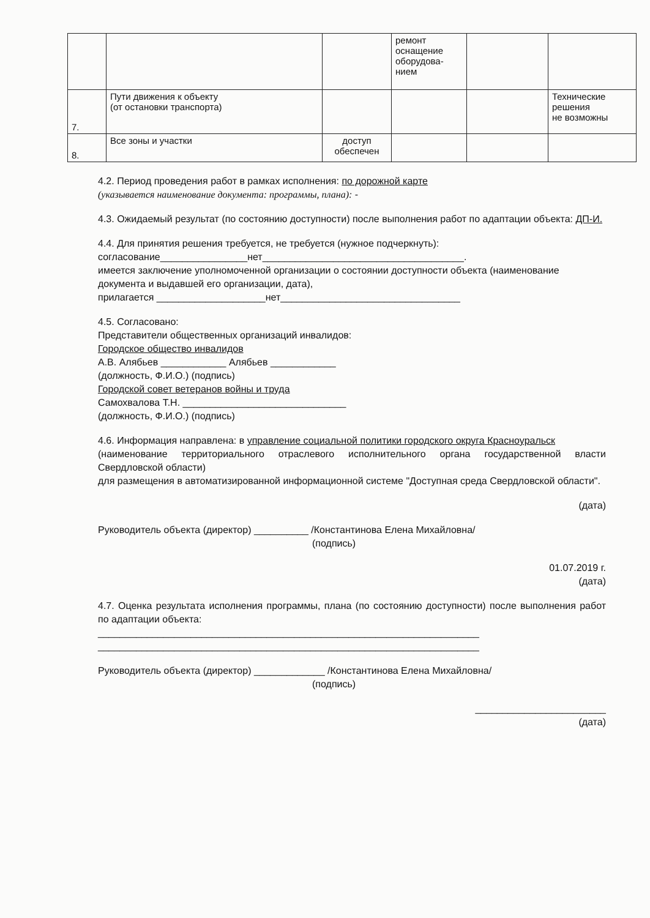| | | | ремонт оснащение оборудова- нием | | |
| 7. | Пути движения к объекту (от остановки транспорта) | | | | Технические решения не возможны |
| 8. | Все зоны и участки | доступ обеспечен | | | |
4.2. Период проведения работ в рамках исполнения: по дорожной карте
(указывается наименование документа: программы, плана): -
4.3. Ожидаемый результат (по состоянию доступности) после выполнения работ по адаптации объекта: ДП-И.
4.4. Для принятия решения требуется, не требуется (нужное подчеркнуть):
согласование________________нет_____________________________________.
имеется заключение уполномоченной организации о состоянии доступности объекта (наименование документа и выдавшей его организации, дата),
прилагается ____________________нет_________________________________
4.5. Согласовано:
Представители общественных организаций инвалидов:
Городское общество инвалидов
А.В. Алябьев ____________ Алябьев ____________
(должность, Ф.И.О.) (подпись)
Городской совет ветеранов войны и труда
Самохвалова Т.Н. ______________________________
(должность, Ф.И.О.) (подпись)
4.6. Информация направлена: в управление социальной политики городского округа Красноуральск
(наименование территориального отраслевого исполнительного органа государственной власти Свердловской области)
для размещения в автоматизированной информационной системе "Доступная среда Свердловской области".
(дата)
Руководитель объекта (директор) __________ /Константинова Елена Михайловна/
(подпись)
01.07.2019 г.
(дата)
4.7. Оценка результата исполнения программы, плана (по состоянию доступности) после выполнения работ по адаптации объекта:
______________________________________________________________________
______________________________________________________________________
Руководитель объекта (директор) _____________ /Константинова Елена Михайловна/
(подпись)
________________________
(дата)